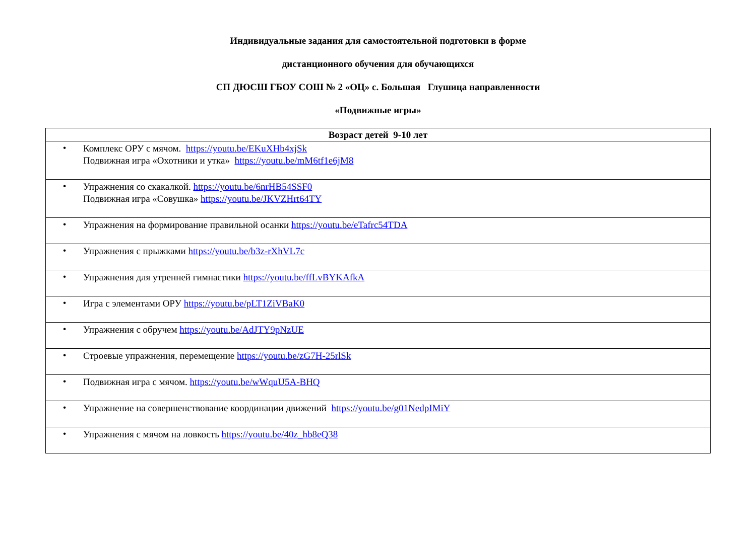Индивидуальные задания для самостоятельной подготовки в форме
дистанционного обучения для обучающихся
СП ДЮСШ ГБОУ СОШ № 2 «ОЦ» с. Большая Глушица направленности
«Подвижные игры»
| Возраст детей 9-10 лет |
| --- |
| • Комплекс ОРУ с мячом. https://youtu.be/EKuXHb4xjSk Подвижная игра «Охотники и утка» https://youtu.be/mM6tf1e6jM8 |
| • Упражнения со скакалкой. https://youtu.be/6nrHB54SSF0 Подвижная игра «Совушка» https://youtu.be/JKVZHrt64TY |
| • Упражнения на формирование правильной осанки https://youtu.be/eTafrc54TDA |
| • Упражнения с прыжками https://youtu.be/b3z-rXhVL7c |
| • Упражнения для утренней гимнастики https://youtu.be/ffLvBYKAfkA |
| • Игра с элементами ОРУ https://youtu.be/pLT1ZiVBaK0 |
| • Упражнения с обручем https://youtu.be/AdJTY9pNzUE |
| • Строевые упражнения, перемещение https://youtu.be/zG7H-25rlSk |
| • Подвижная игра с мячом. https://youtu.be/wWquU5A-BHQ |
| • Упражнение на совершенствование координации движений https://youtu.be/g01NedpIMiY |
| • Упражнения с мячом на ловкость https://youtu.be/40z_hb8eQ38 |